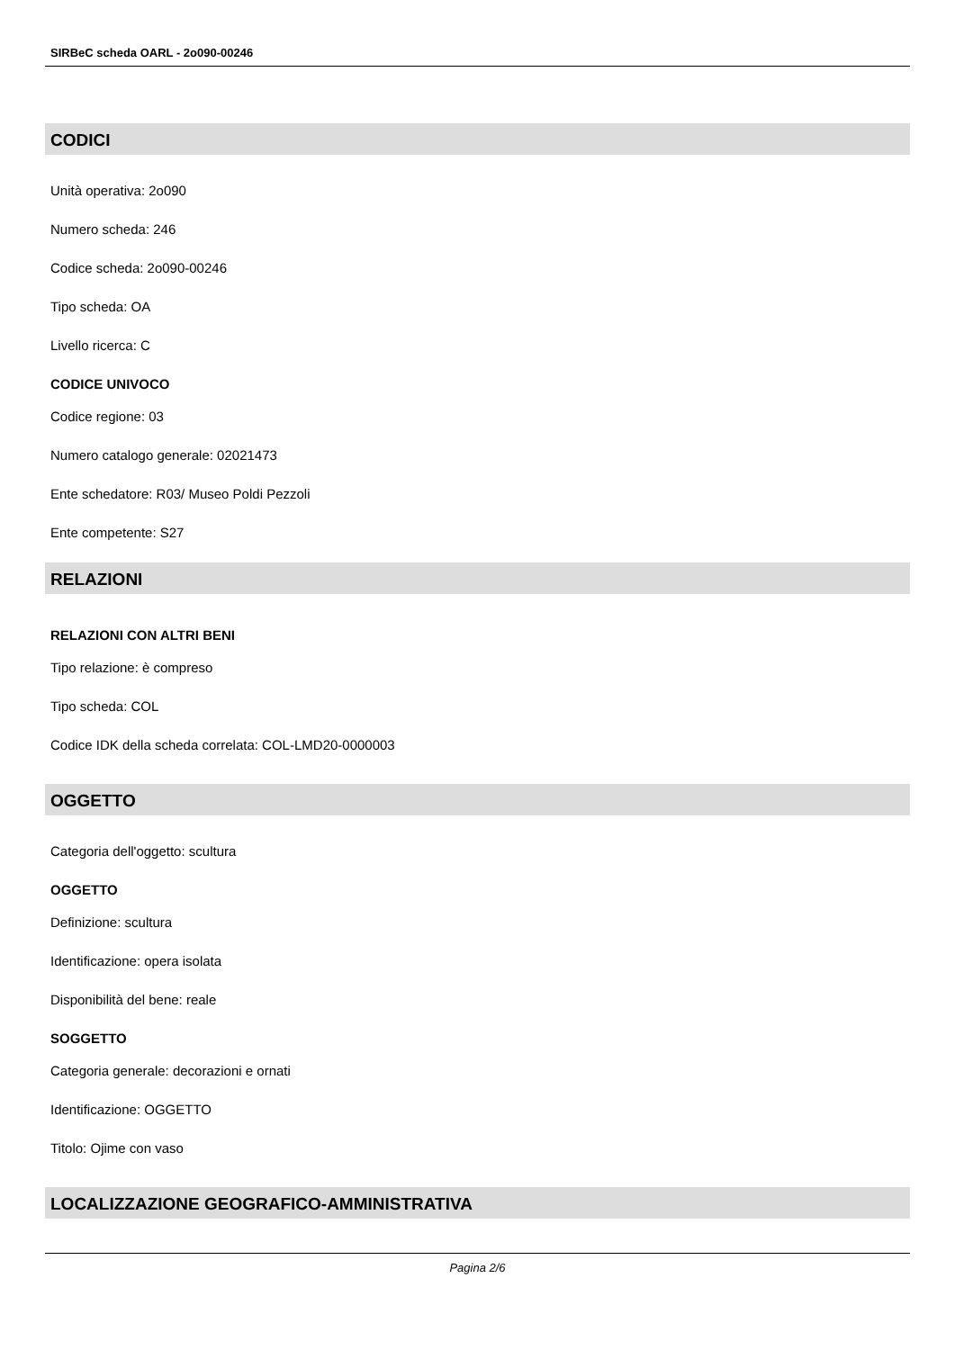SIRBeC scheda OARL - 2o090-00246
CODICI
Unità operativa: 2o090
Numero scheda: 246
Codice scheda: 2o090-00246
Tipo scheda: OA
Livello ricerca: C
CODICE UNIVOCO
Codice regione: 03
Numero catalogo generale: 02021473
Ente schedatore: R03/ Museo Poldi Pezzoli
Ente competente: S27
RELAZIONI
RELAZIONI CON ALTRI BENI
Tipo relazione: è compreso
Tipo scheda: COL
Codice IDK della scheda correlata: COL-LMD20-0000003
OGGETTO
Categoria dell'oggetto: scultura
OGGETTO
Definizione: scultura
Identificazione: opera isolata
Disponibilità del bene: reale
SOGGETTO
Categoria generale: decorazioni e ornati
Identificazione: OGGETTO
Titolo: Ojime con vaso
LOCALIZZAZIONE GEOGRAFICO-AMMINISTRATIVA
Pagina 2/6